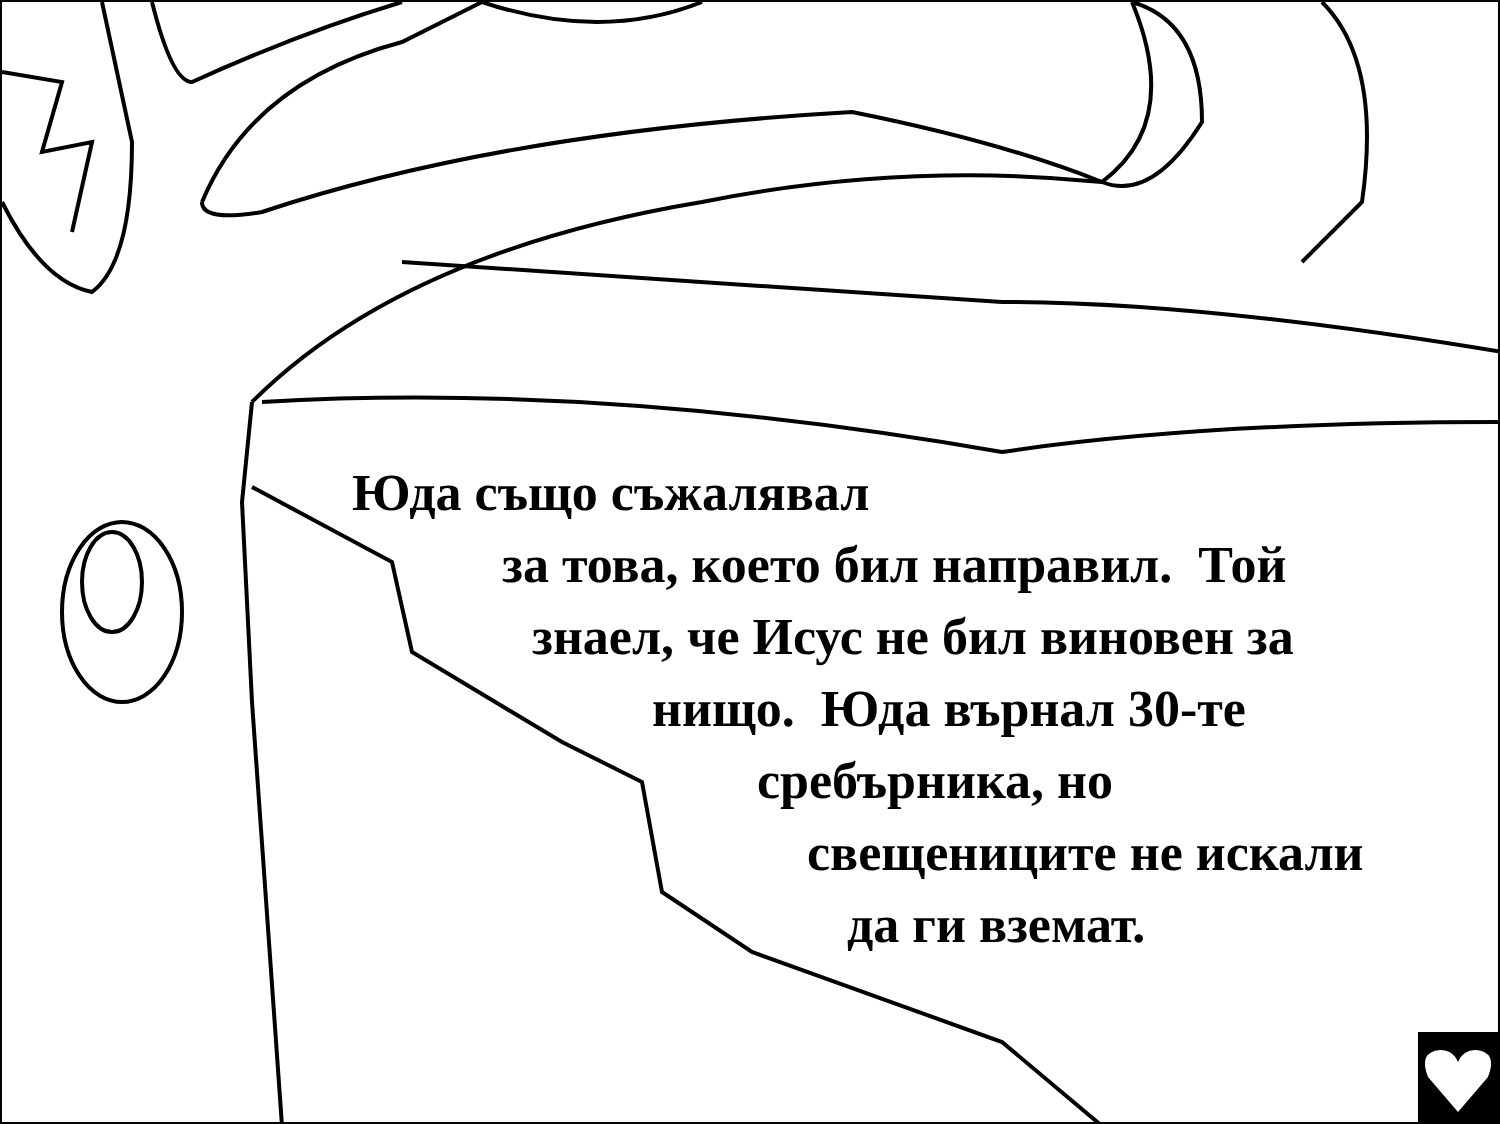Юда също съжалявал
за това, което бил направил. Той
знаел, че Исус не бил виновен за
нищо. Юда върнал 30-те
сребърника, но
свещениците не искали
да ги вземат.